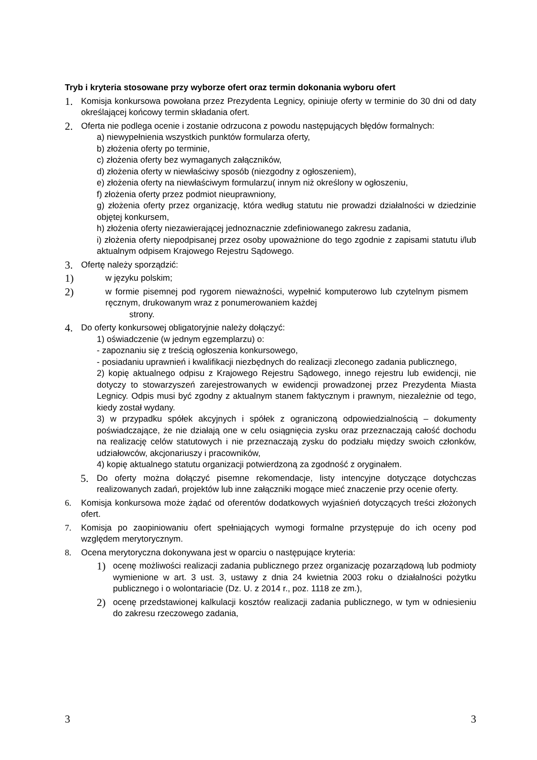Tryb i kryteria stosowane przy wyborze ofert oraz termin dokonania wyboru ofert
1.
Komisja konkursowa powołana przez Prezydenta Legnicy, opiniuje oferty w terminie do 30 dni od daty określającej końcowy termin składania ofert.
2.
Oferta nie podlega ocenie i zostanie odrzucona z powodu następujących błędów formalnych:
a) niewypełnienia wszystkich punktów formularza oferty,
b) złożenia oferty po terminie,
c) złożenia oferty bez wymaganych załączników,
d) złożenia oferty w niewłaściwy sposób (niezgodny z ogłoszeniem),
e) złożenia oferty na niewłaściwym formularzu( innym niż określony w ogłoszeniu,
f) złożenia oferty przez podmiot nieuprawniony,
g) złożenia oferty przez organizację, która według statutu nie prowadzi działalności w dziedzinie objętej konkursem,
h) złożenia oferty niezawierającej jednoznacznie zdefiniowanego zakresu zadania,
i) złożenia oferty niepodpisanej przez osoby upoważnione do tego zgodnie z zapisami statutu i/lub aktualnym odpisem Krajowego Rejestru Sądowego.
3.
Ofertę należy sporządzić:
1)
w języku polskim;
2)
w formie pisemnej pod rygorem nieważności, wypełnić komputerowo lub czytelnym pismem ręcznym, drukowanym wraz z ponumerowaniem każdej
strony.
4.
Do oferty konkursowej obligatoryjnie należy dołączyć:
1) oświadczenie (w jednym egzemplarzu) o:
- zapoznaniu się z treścią ogłoszenia konkursowego,
- posiadaniu uprawnień i kwalifikacji niezbędnych do realizacji zleconego zadania publicznego,
2) kopię aktualnego odpisu z Krajowego Rejestru Sądowego, innego rejestru lub ewidencji, nie dotyczy to stowarzyszeń zarejestrowanych w ewidencji prowadzonej przez Prezydenta Miasta Legnicy. Odpis musi być zgodny z aktualnym stanem faktycznym i prawnym, niezależnie od tego, kiedy został wydany.
3) w przypadku spółek akcyjnych i spółek z ograniczoną odpowiedzialnością – dokumenty poświadczające, że nie działają one w celu osiągnięcia zysku oraz przeznaczają całość dochodu na realizację celów statutowych i nie przeznaczają zysku do podziału między swoich członków, udziałowców, akcjonariuszy i pracowników,
4) kopię aktualnego statutu organizacji potwierdzoną za zgodność z oryginałem.
5.
Do oferty można dołączyć pisemne rekomendacje, listy intencyjne dotyczące dotychczas realizowanych zadań, projektów lub inne załączniki mogące mieć znaczenie przy ocenie oferty.
6. Komisja konkursowa może żądać od oferentów dodatkowych wyjaśnień dotyczących treści złożonych ofert.
7. Komisja po zaopiniowaniu ofert spełniających wymogi formalne przystępuje do ich oceny pod względem merytorycznym.
8. Ocena merytoryczna dokonywana jest w oparciu o następujące kryteria:
1)
ocenę możliwości realizacji zadania publicznego przez organizację pozarządową lub podmioty wymienione w art. 3 ust. 3, ustawy z dnia 24 kwietnia 2003 roku o działalności pożytku publicznego i o wolontariacie (Dz. U. z 2014 r., poz. 1118 ze zm.),
2)
ocenę przedstawionej kalkulacji kosztów realizacji zadania publicznego, w tym w odniesieniu do zakresu rzeczowego zadania,
3 3